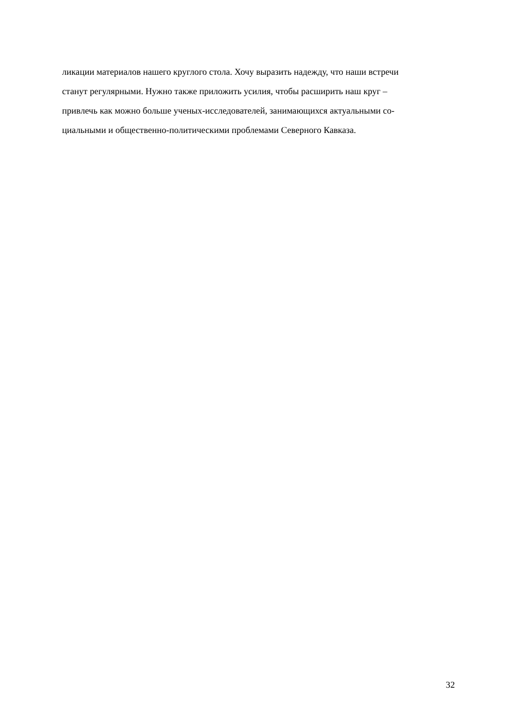ликации материалов нашего круглого стола. Хочу выразить надежду, что наши встречи
станут регулярными. Нужно также приложить усилия, чтобы расширить наш круг –
привлечь как можно больше ученых-исследователей, занимающихся актуальными со-
циальными и общественно-политическими проблемами Северного Кавказа.
32